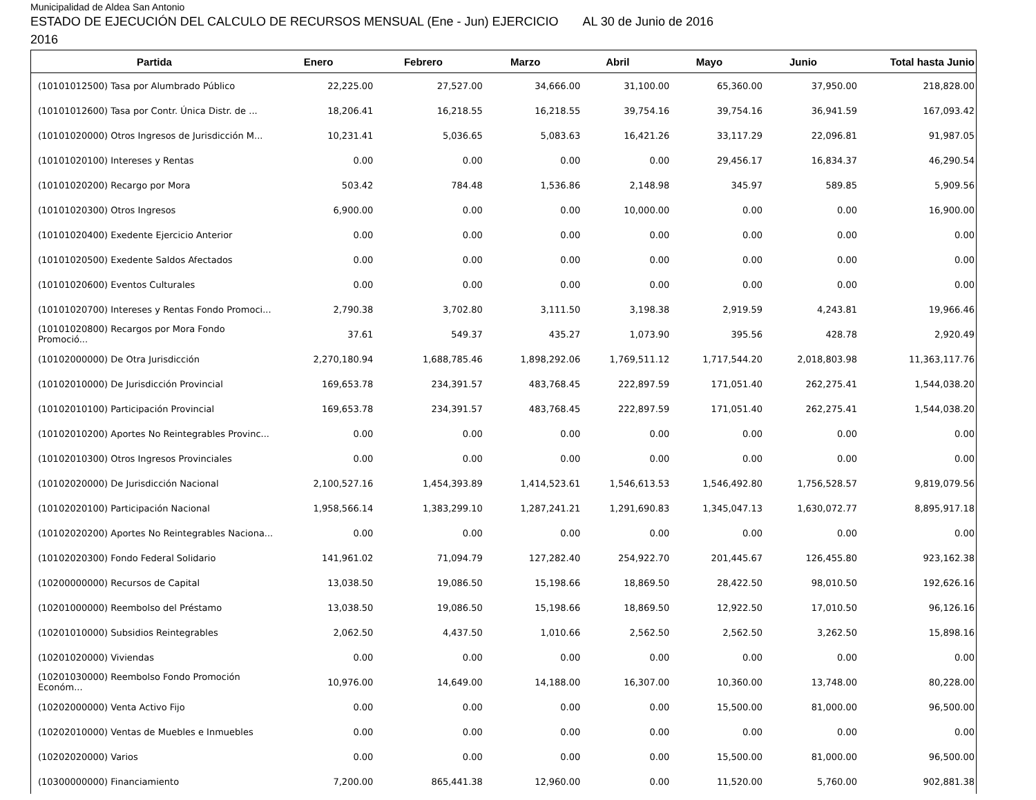Municipalidad de Aldea San Antonio
ESTADO DE EJECUCIÓN DEL CALCULO DE RECURSOS MENSUAL (Ene - Jun) EJERCICIO AL 30 de Junio de 2016
2016
| Partida | Enero | Febrero | Marzo | Abril | Mayo | Junio | Total hasta Junio |
| --- | --- | --- | --- | --- | --- | --- | --- |
| (10101012500) Tasa por Alumbrado Público | 22,225.00 | 27,527.00 | 34,666.00 | 31,100.00 | 65,360.00 | 37,950.00 | 218,828.00 |
| (10101012600) Tasa por Contr. Única Distr. de ... | 18,206.41 | 16,218.55 | 16,218.55 | 39,754.16 | 39,754.16 | 36,941.59 | 167,093.42 |
| (10101020000) Otros Ingresos de Jurisdicción M... | 10,231.41 | 5,036.65 | 5,083.63 | 16,421.26 | 33,117.29 | 22,096.81 | 91,987.05 |
| (10101020100) Intereses y Rentas | 0.00 | 0.00 | 0.00 | 0.00 | 29,456.17 | 16,834.37 | 46,290.54 |
| (10101020200) Recargo por Mora | 503.42 | 784.48 | 1,536.86 | 2,148.98 | 345.97 | 589.85 | 5,909.56 |
| (10101020300) Otros Ingresos | 6,900.00 | 0.00 | 0.00 | 10,000.00 | 0.00 | 0.00 | 16,900.00 |
| (10101020400) Exedente Ejercicio Anterior | 0.00 | 0.00 | 0.00 | 0.00 | 0.00 | 0.00 | 0.00 |
| (10101020500) Exedente Saldos Afectados | 0.00 | 0.00 | 0.00 | 0.00 | 0.00 | 0.00 | 0.00 |
| (10101020600) Eventos Culturales | 0.00 | 0.00 | 0.00 | 0.00 | 0.00 | 0.00 | 0.00 |
| (10101020700) Intereses y Rentas Fondo Promoci... | 2,790.38 | 3,702.80 | 3,111.50 | 3,198.38 | 2,919.59 | 4,243.81 | 19,966.46 |
| (10101020800) Recargos por Mora Fondo Promoció... | 37.61 | 549.37 | 435.27 | 1,073.90 | 395.56 | 428.78 | 2,920.49 |
| (10102000000) De Otra Jurisdicción | 2,270,180.94 | 1,688,785.46 | 1,898,292.06 | 1,769,511.12 | 1,717,544.20 | 2,018,803.98 | 11,363,117.76 |
| (10102010000) De Jurisdicción Provincial | 169,653.78 | 234,391.57 | 483,768.45 | 222,897.59 | 171,051.40 | 262,275.41 | 1,544,038.20 |
| (10102010100) Participación Provincial | 169,653.78 | 234,391.57 | 483,768.45 | 222,897.59 | 171,051.40 | 262,275.41 | 1,544,038.20 |
| (10102010200) Aportes No Reintegrables Provinc... | 0.00 | 0.00 | 0.00 | 0.00 | 0.00 | 0.00 | 0.00 |
| (10102010300) Otros Ingresos Provinciales | 0.00 | 0.00 | 0.00 | 0.00 | 0.00 | 0.00 | 0.00 |
| (10102020000) De Jurisdicción Nacional | 2,100,527.16 | 1,454,393.89 | 1,414,523.61 | 1,546,613.53 | 1,546,492.80 | 1,756,528.57 | 9,819,079.56 |
| (10102020100) Participación Nacional | 1,958,566.14 | 1,383,299.10 | 1,287,241.21 | 1,291,690.83 | 1,345,047.13 | 1,630,072.77 | 8,895,917.18 |
| (10102020200) Aportes No Reintegrables Naciona... | 0.00 | 0.00 | 0.00 | 0.00 | 0.00 | 0.00 | 0.00 |
| (10102020300) Fondo Federal Solidario | 141,961.02 | 71,094.79 | 127,282.40 | 254,922.70 | 201,445.67 | 126,455.80 | 923,162.38 |
| (10200000000) Recursos de Capital | 13,038.50 | 19,086.50 | 15,198.66 | 18,869.50 | 28,422.50 | 98,010.50 | 192,626.16 |
| (10201000000) Reembolso del Préstamo | 13,038.50 | 19,086.50 | 15,198.66 | 18,869.50 | 12,922.50 | 17,010.50 | 96,126.16 |
| (10201010000) Subsidios Reintegrables | 2,062.50 | 4,437.50 | 1,010.66 | 2,562.50 | 2,562.50 | 3,262.50 | 15,898.16 |
| (10201020000) Viviendas | 0.00 | 0.00 | 0.00 | 0.00 | 0.00 | 0.00 | 0.00 |
| (10201030000) Reembolso Fondo Promoción Económ... | 10,976.00 | 14,649.00 | 14,188.00 | 16,307.00 | 10,360.00 | 13,748.00 | 80,228.00 |
| (10202000000) Venta Activo Fijo | 0.00 | 0.00 | 0.00 | 0.00 | 15,500.00 | 81,000.00 | 96,500.00 |
| (10202010000) Ventas de Muebles e Inmuebles | 0.00 | 0.00 | 0.00 | 0.00 | 0.00 | 0.00 | 0.00 |
| (10202020000) Varios | 0.00 | 0.00 | 0.00 | 0.00 | 15,500.00 | 81,000.00 | 96,500.00 |
| (10300000000) Financiamiento | 7,200.00 | 865,441.38 | 12,960.00 | 0.00 | 11,520.00 | 5,760.00 | 902,881.38 |